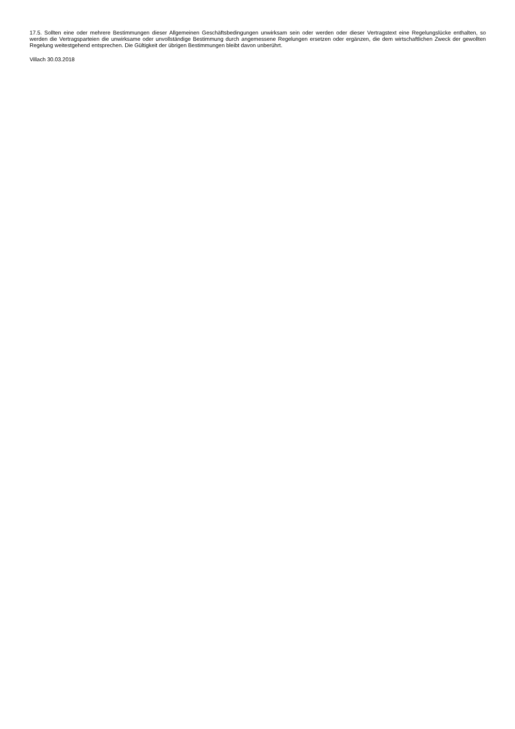17.5. Sollten eine oder mehrere Bestimmungen dieser Allgemeinen Geschäftsbedingungen unwirksam sein oder werden oder dieser Vertragstext eine Regelungslücke enthalten, so werden die Vertragsparteien die unwirksame oder unvollständige Bestimmung durch angemessene Regelungen ersetzen oder ergänzen, die dem wirtschaftlichen Zweck der gewollten Regelung weitestgehend entsprechen. Die Gültigkeit der übrigen Bestimmungen bleibt davon unberührt.
Villach 30.03.2018